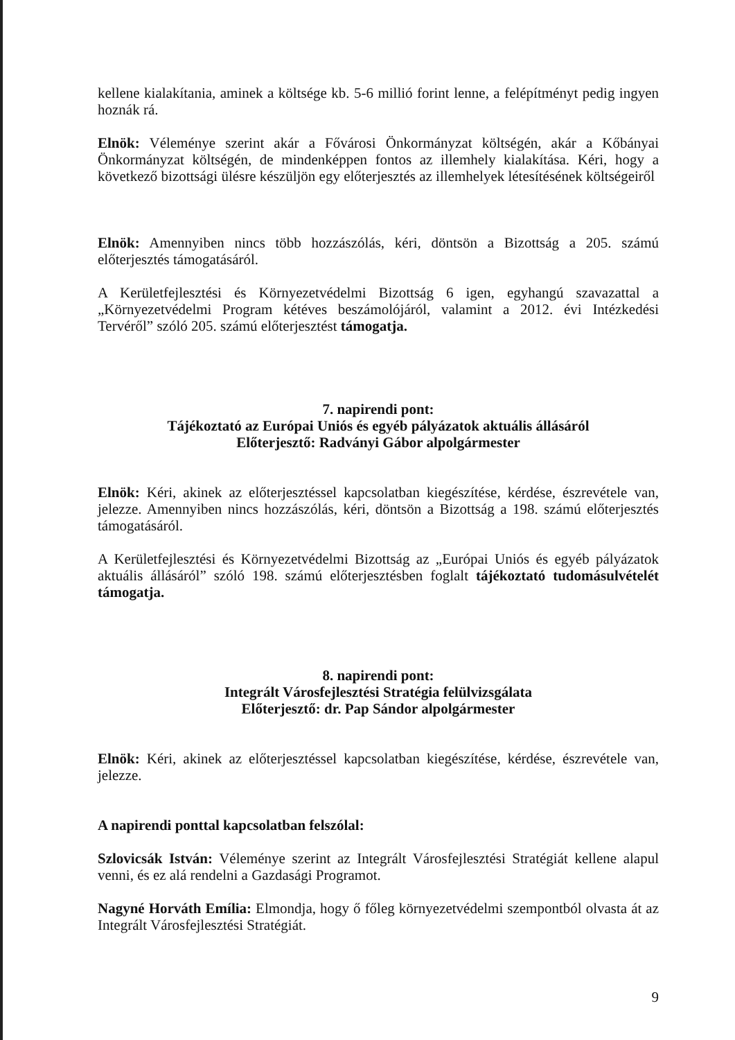kellene kialakítania, aminek a költsége kb. 5-6 millió forint lenne, a felépítményt pedig ingyen hoznák rá.
Elnök: Véleménye szerint akár a Fővárosi Önkormányzat költségén, akár a Kőbányai Önkormányzat költségén, de mindenképpen fontos az illemhely kialakítása. Kéri, hogy a következő bizottsági ülésre készüljön egy előterjesztés az illemhelyek létesítésének költségeiről
Elnök: Amennyiben nincs több hozzászólás, kéri, döntsön a Bizottság a 205. számú előterjesztés támogatásáról.
A Kerületfejlesztési és Környezetvédelmi Bizottság 6 igen, egyhangú szavazattal a „Környezetvédelmi Program kétéves beszámolójáról, valamint a 2012. évi Intézkedési Tervéről” szóló 205. számú előterjesztést támogatja.
7. napirendi pont:
Tájékoztató az Európai Uniós és egyéb pályázatok aktuális állásáról
Előterjesztő: Radványi Gábor alpolgármester
Elnök: Kéri, akinek az előterjesztéssel kapcsolatban kiegészítése, kérdése, észrevétele van, jelezze. Amennyiben nincs hozzászólás, kéri, döntsön a Bizottság a 198. számú előterjesztés támogatásáról.
A Kerületfejlesztési és Környezetvédelmi Bizottság az „Európai Uniós és egyéb pályázatok aktuális állásáról” szóló 198. számú előterjesztésben foglalt tájékoztató tudomásulvételét támogatja.
8. napirendi pont:
Integrált Városfejlesztési Stratégia felülvizsgálata
Előterjesztő: dr. Pap Sándor alpolgármester
Elnök: Kéri, akinek az előterjesztéssel kapcsolatban kiegészítése, kérdése, észrevétele van, jelezze.
A napirendi ponttal kapcsolatban felszólal:
Szlovicsák István: Véleménye szerint az Integrált Városfejlesztési Stratégiát kellene alapul venni, és ez alá rendelni a Gazdasági Programot.
Nagyné Horváth Emília: Elmondja, hogy ő főleg környezetvédelmi szempontból olvasta át az Integrált Városfejlesztési Stratégiát.
9